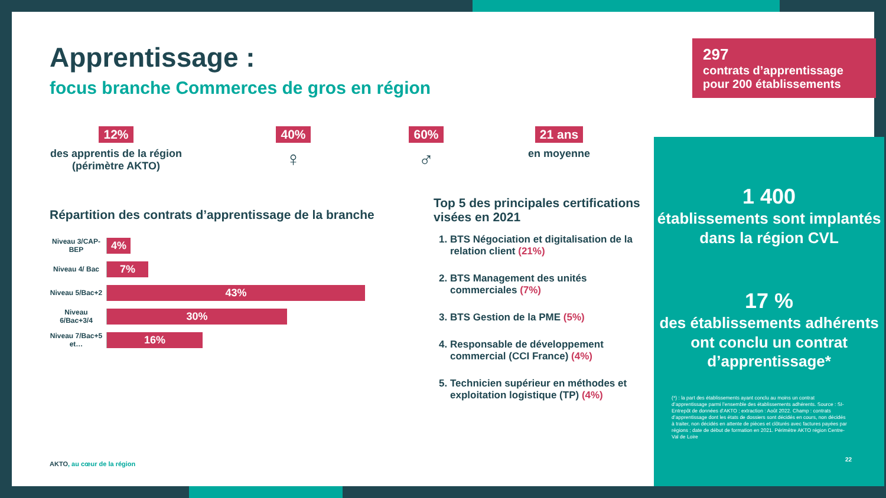Apprentissage :
focus branche Commerces de gros en région
12%
des apprentis de la région
(périmètre AKTO)
40%
♀
60%
♂
21 ans
en moyenne
Répartition des contrats d’apprentissage de la branche
Niveau 3/CAP-BEP
4%
Niveau 4/ Bac
7%
Niveau 5/Bac+2
43%
Niveau 6/Bac+3/4
30%
Niveau 7/Bac+5 et…
16%
Top 5 des principales certifications visées en 2021
1. BTS Négociation et digitalisation de la relation client (21%)
2. BTS Management des unités commerciales (7%)
3. BTS Gestion de la PME (5%)
4. Responsable de développement commercial (CCI France) (4%)
5. Technicien supérieur en méthodes et exploitation logistique (TP) (4%)
AKTO, au cœur de la région
297
contrats d’apprentissage pour 200 établissements
1 400
établissements sont implantés dans la région CVL
17 %
des établissements adhérents ont conclu un contrat d’apprentissage*
(*) : la part des établissements ayant conclu au moins un contrat d’apprentissage parmi l’ensemble des établissements adhérents. Source : SI-Entrepôt de données d’AKTO ; extraction : Août 2022. Champ : contrats d’apprentissage dont les états de dossiers sont décidés en cours, non décidés à traiter, non décidés en attente de pièces et clôturés avec factures payées par régions ; date de début de formation en 2021. Périmètre AKTO région Centre-Val de Loire
22